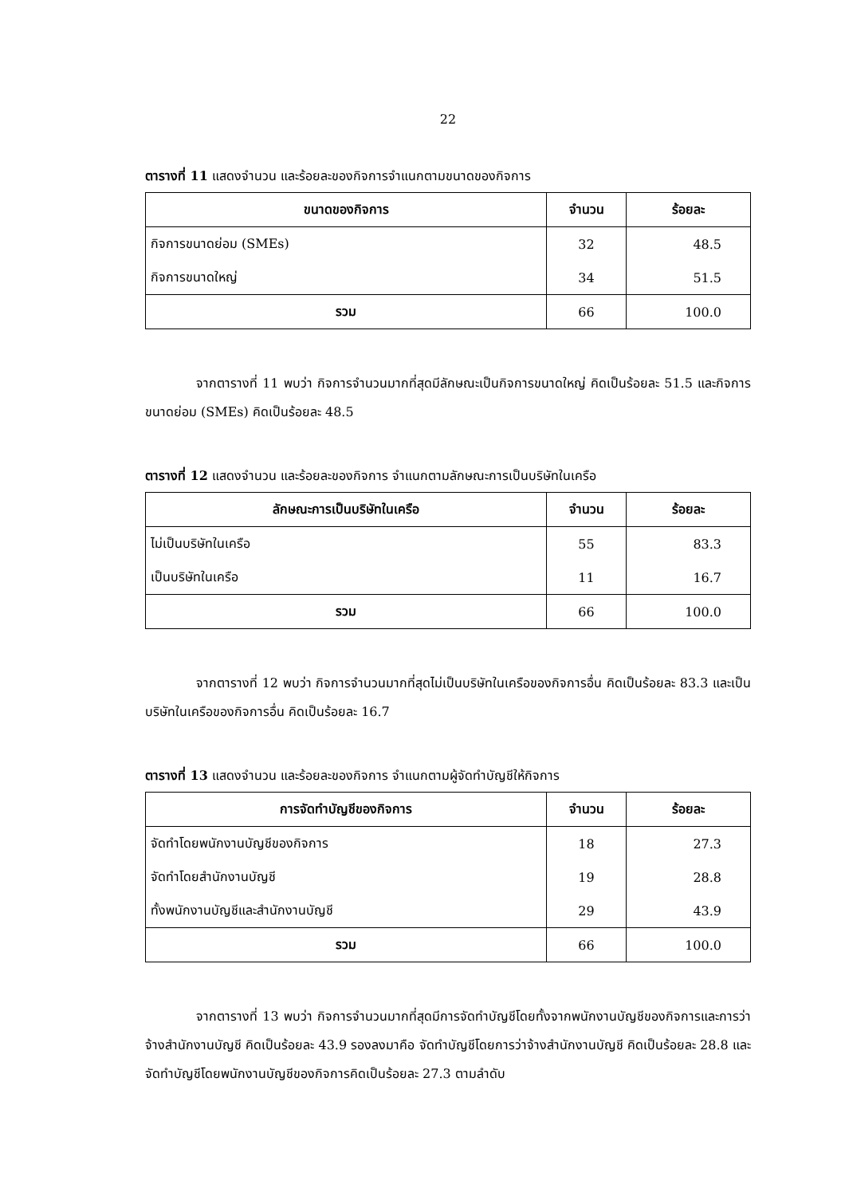22
ตารางที่ 11 แสดงจำนวน และร้อยละของกิจการจำแนกตามขนาดของกิจการ
| ขนาดของกิจการ | จำนวน | ร้อยละ |
| --- | --- | --- |
| กิจการขนาดย่อม (SMEs) | 32 | 48.5 |
| กิจการขนาดใหญ่ | 34 | 51.5 |
| รวม | 66 | 100.0 |
จากตารางที่ 11 พบว่า กิจการจำนวนมากที่สุดมีลักษณะเป็นกิจการขนาดใหญ่ คิดเป็นร้อยละ 51.5 และกิจการขนาดย่อม (SMEs) คิดเป็นร้อยละ 48.5
ตารางที่ 12 แสดงจำนวน และร้อยละของกิจการ จำแนกตามลักษณะการเป็นบริษัทในเครือ
| ลักษณะการเป็นบริษัทในเครือ | จำนวน | ร้อยละ |
| --- | --- | --- |
| ไม่เป็นบริษัทในเครือ | 55 | 83.3 |
| เป็นบริษัทในเครือ | 11 | 16.7 |
| รวม | 66 | 100.0 |
จากตารางที่ 12 พบว่า กิจการจำนวนมากที่สุดไม่เป็นบริษัทในเครือของกิจการอื่น คิดเป็นร้อยละ 83.3 และเป็นบริษัทในเครือของกิจการอื่น คิดเป็นร้อยละ 16.7
ตารางที่ 13 แสดงจำนวน และร้อยละของกิจการ จำแนกตามผู้จัดทำบัญชีให้กิจการ
| การจัดทำบัญชีของกิจการ | จำนวน | ร้อยละ |
| --- | --- | --- |
| จัดทำโดยพนักงานบัญชีของกิจการ | 18 | 27.3 |
| จัดทำโดยสำนักงานบัญชี | 19 | 28.8 |
| ทั้งพนักงานบัญชีและสำนักงานบัญชี | 29 | 43.9 |
| รวม | 66 | 100.0 |
จากตารางที่ 13 พบว่า กิจการจำนวนมากที่สุดมีการจัดทำบัญชีโดยทั้งจากพนักงานบัญชีของกิจการและการว่าจ้างสำนักงานบัญชี คิดเป็นร้อยละ 43.9 รองลงมาคือ จัดทำบัญชีโดยการว่าจ้างสำนักงานบัญชี คิดเป็นร้อยละ 28.8 และจัดทำบัญชีโดยพนักงานบัญชีของกิจการคิดเป็นร้อยละ 27.3 ตามลำดับ